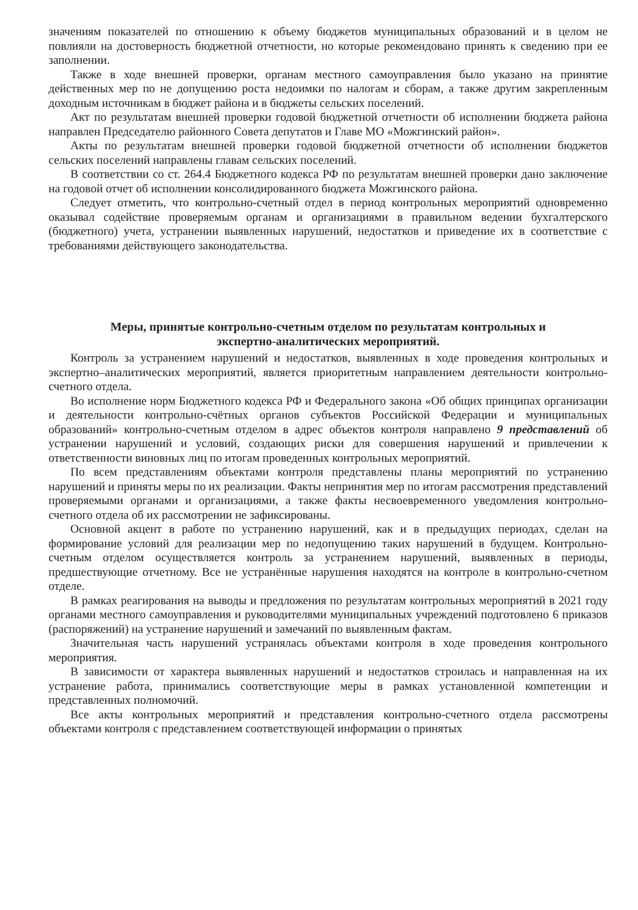значениям показателей по отношению к объему бюджетов муниципальных образований и в целом не повлияли на достоверность бюджетной отчетности, но которые рекомендовано принять к сведению при ее заполнении.
Также в ходе внешней проверки, органам местного самоуправления было указано на принятие действенных мер по не допущению роста недоимки по налогам и сборам, а также другим закрепленным доходным источникам в бюджет района и в бюджеты сельских поселений.
Акт по результатам внешней проверки годовой бюджетной отчетности об исполнении бюджета района направлен Председателю районного Совета депутатов и Главе МО «Можгинский район».
Акты по результатам внешней проверки годовой бюджетной отчетности об исполнении бюджетов сельских поселений направлены главам сельских поселений.
В соответствии со ст. 264.4 Бюджетного кодекса РФ по результатам внешней проверки дано заключение на годовой отчет об исполнении консолидированного бюджета Можгинского района.
Следует отметить, что контрольно-счетный отдел в период контрольных мероприятий одновременно оказывал содействие проверяемым органам и организациями в правильном ведении бухгалтерского (бюджетного) учета, устранении выявленных нарушений, недостатков и приведение их в соответствие с требованиями действующего законодательства.
Меры, принятые контрольно-счетным отделом по результатам контрольных и
экспертно-аналитических мероприятий.
Контроль за устранением нарушений и недостатков, выявленных в ходе проведения контрольных и экспертно–аналитических мероприятий, является приоритетным направлением деятельности контрольно-счетного отдела.
Во исполнение норм Бюджетного кодекса РФ и Федерального закона «Об общих принципах организации и деятельности контрольно-счётных органов субъектов Российской Федерации и муниципальных образований» контрольно-счетным отделом в адрес объектов контроля направлено 9 представлений об устранении нарушений и условий, создающих риски для совершения нарушений и привлечении к ответственности виновных лиц по итогам проведенных контрольных мероприятий.
По всем представлениям объектами контроля представлены планы мероприятий по устранению нарушений и приняты меры по их реализации. Факты непринятия мер по итогам рассмотрения представлений проверяемыми органами и организациями, а также факты несвоевременного уведомления контрольно- счетного отдела об их рассмотрении не зафиксированы.
Основной акцент в работе по устранению нарушений, как и в предыдущих периодах, сделан на формирование условий для реализации мер по недопущению таких нарушений в будущем. Контрольно-счетным отделом осуществляется контроль за устранением нарушений, выявленных в периоды, предшествующие отчетному. Все не устранённые нарушения находятся на контроле в контрольно-счетном отделе.
В рамках реагирования на выводы и предложения по результатам контрольных мероприятий в 2021 году органами местного самоуправления и руководителями муниципальных учреждений подготовлено 6 приказов (распоряжений) на устранение нарушений и замечаний по выявленным фактам.
Значительная часть нарушений устранялась объектами контроля в ходе проведения контрольного мероприятия.
В зависимости от характера выявленных нарушений и недостатков строилась и направленная на их устранение работа, принимались соответствующие меры в рамках установленной компетенции и представленных полномочий.
Все акты контрольных мероприятий и представления контрольно-счетного отдела рассмотрены объектами контроля с представлением соответствующей информации о принятых